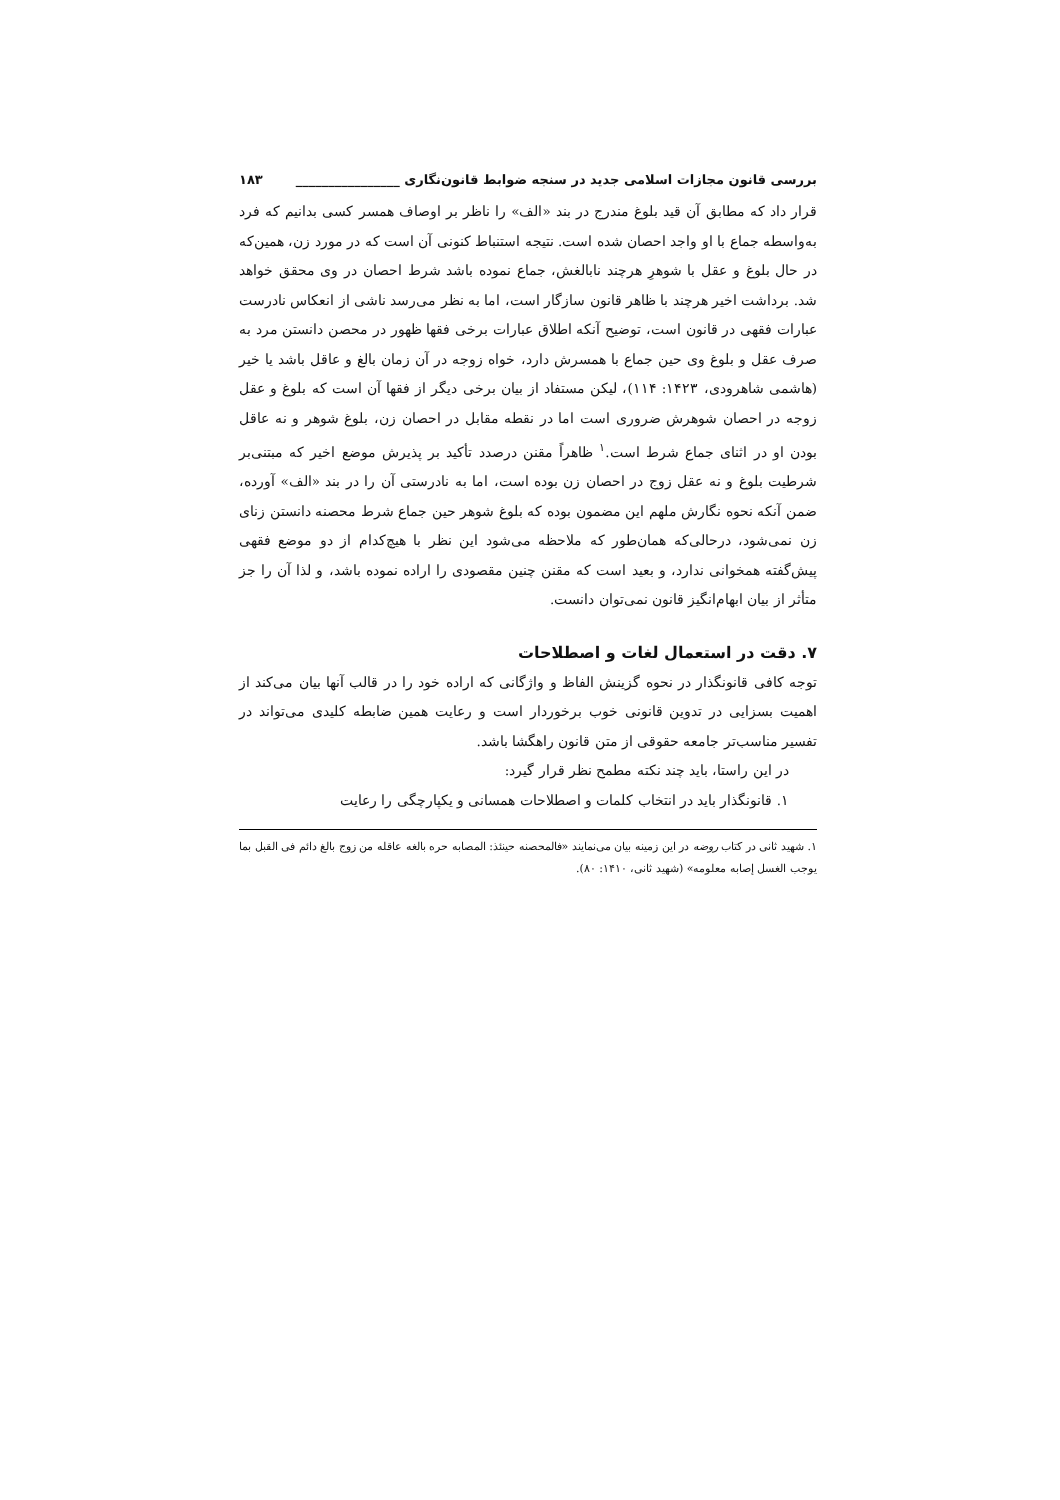بررسی قانون مجازات اسلامی جدید در سنجه ضوابط قانون‌نگاری ________________ ۱۸۳
قرار داد که مطابق آن قید بلوغ مندرج در بند «الف» را ناظر بر اوصاف همسر کسی بدانیم که فرد به‌واسطه جماع با او واجد احصان شده است. نتیجه استنباط کنونی آن است که در مورد زن، همین‌که در حال بلوغ و عقل با شوهرِ هرچند نابالغش، جماع نموده باشد شرط احصان در وی محقق خواهد شد. برداشت اخیر هرچند با ظاهر قانون سازگار است، اما به نظر می‌رسد ناشی از انعکاس نادرست عبارات فقهی در قانون است، توضیح آنکه اطلاق عبارات برخی فقها ظهور در محصن دانستن مرد به صرف عقل و بلوغ وی حین جماع با همسرش دارد، خواه زوجه در آن زمان بالغ و عاقل باشد یا خیر (هاشمی شاهرودی، ۱۴۲۳: ۱۱۴)، لیکن مستفاد از بیان برخی دیگر از فقها آن است که بلوغ و عقل زوجه در احصان شوهرش ضروری است اما در نقطه مقابل در احصان زن، بلوغ شوهر و نه عاقل بودن او در اثنای جماع شرط است.<sup>۱</sup> ظاهراً مقنن درصدد تأکید بر پذیرش موضع اخیر که مبتنی‌بر شرطیت بلوغ و نه عقل زوج در احصان زن بوده است، اما به نادرستی آن را در بند «الف» آورده، ضمن آنکه نحوه نگارش ملهم این مضمون بوده که بلوغ شوهر حین جماع شرط محصنه دانستن زنای زن نمی‌شود، درحالی‌که همان‌طور که ملاحظه می‌شود این نظر با هیچ‌کدام از دو موضع فقهی پیش‌گفته همخوانی ندارد، و بعید است که مقنن چنین مقصودی را اراده نموده باشد، و لذا آن را جز متأثر از بیان ابهام‌انگیز قانون نمی‌توان دانست.
۷. دقت در استعمال لغات و اصطلاحات
توجه کافی قانونگذار در نحوه گزینش الفاظ و واژگانی که اراده خود را در قالب آنها بیان می‌کند از اهمیت بسزایی در تدوین قانونی خوب برخوردار است و رعایت همین ضابطه کلیدی می‌تواند در تفسیر مناسب‌تر جامعه حقوقی از متن قانون راهگشا باشد.
در این راستا، باید چند نکته مطمح نظر قرار گیرد:
۱. قانونگذار باید در انتخاب کلمات و اصطلاحات همسانی و یکپارچگی را رعایت
۱. شهید ثانی در کتاب روضه در این زمینه بیان می‌نمایند «فالمحصنه حینئذ: المصابه حره بالغه عاقله من زوج بالغ دائم فی القبل بما یوجب الغسل إصابه معلومه» (شهید ثانی، ۱۴۱۰: ۸۰).